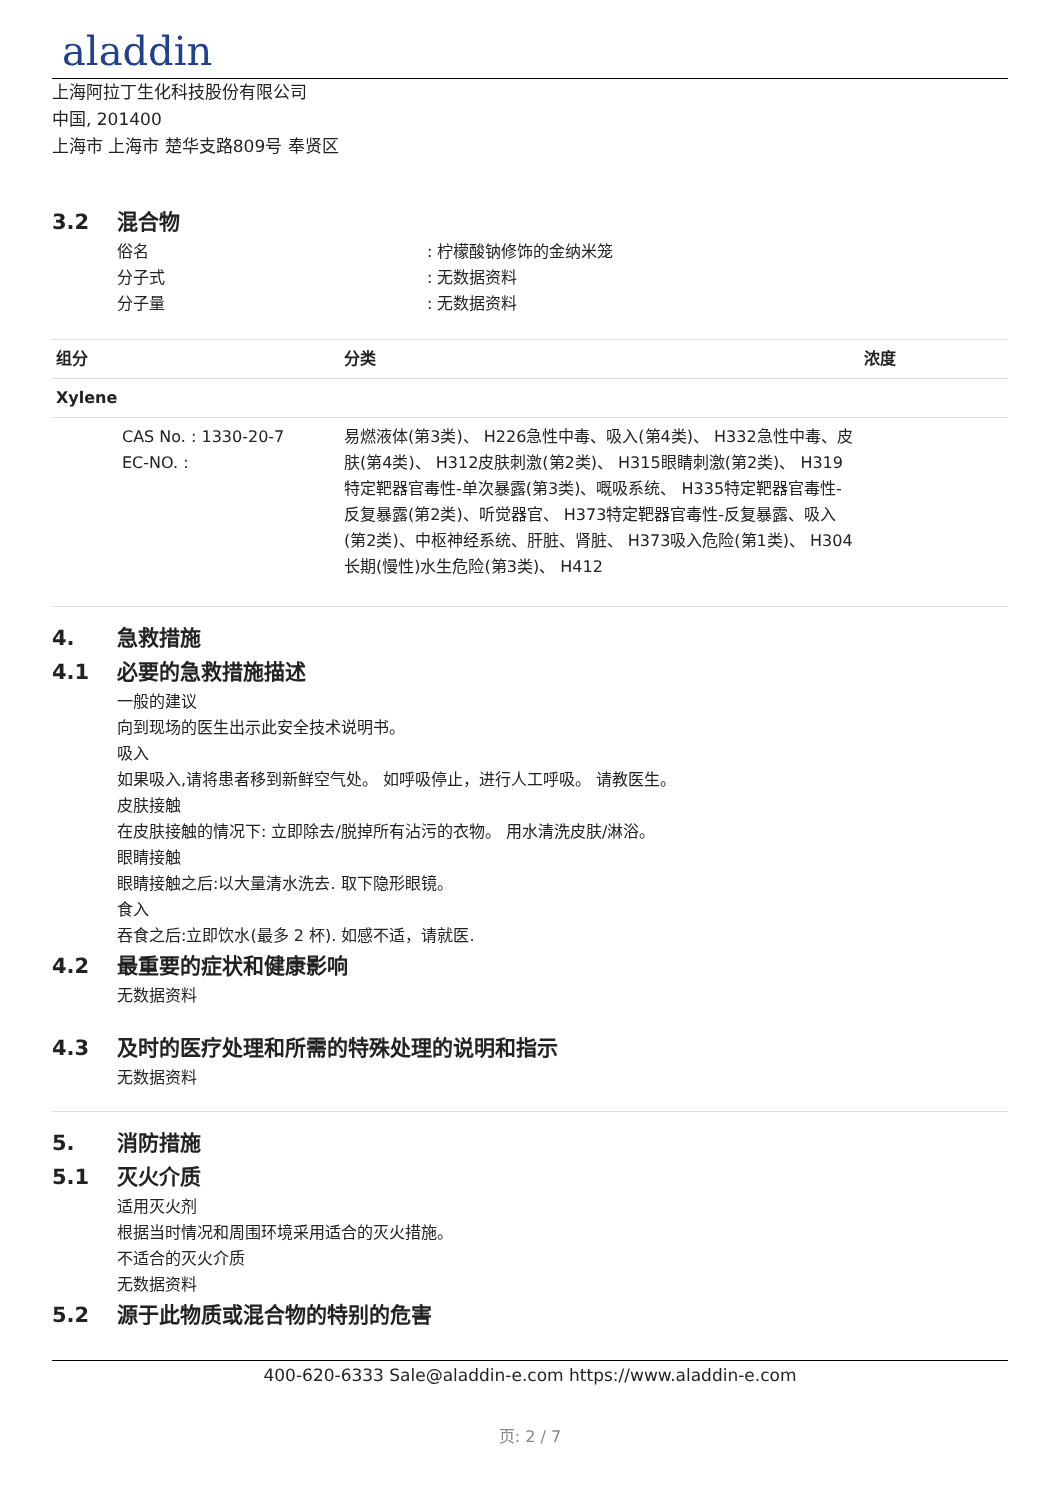aladdin
上海阿拉丁生化科技股份有限公司
中国, 201400
上海市 上海市 楚华支路809号 奉贤区
3.2 混合物
俗名 : 柠檬酸钠修饰的金纳米笼
分子式 : 无数据资料
分子量 : 无数据资料
| 组分 | 分类 | 浓度 |
| --- | --- | --- |
| Xylene | | |
| CAS No. : 1330-20-7 EC-NO. : | 易燃液体(第3类)、 H226急性中毒、吸入(第4类)、 H332急性中毒、皮肤(第4类)、 H312皮肤刺激(第2类)、 H315眼睛刺激(第2类)、 H319特定靶器官毒性-单次暴露(第3类)、嘅吸系统、 H335特定靶器官毒性-反复暴露(第2类)、听觉器官、 H373特定靶器官毒性-反复暴露、吸入(第2类)、中枢神经系统、肝脏、肾脏、 H373吸入危险(第1类)、 H304长期(慢性)水生危险(第3类)、 H412 | |
4. 急救措施
4.1 必要的急救措施描述
一般的建议
向到现场的医生出示此安全技术说明书。
吸入
如果吸入,请将患者移到新鲜空气处。 如呼吸停止，进行人工呼吸。 请教医生。
皮肤接触
在皮肤接触的情况下: 立即除去/脱掉所有沾污的衣物。 用水清洗皮肤/淋浴。
眼睛接触
眼睛接触之后:以大量清水洗去. 取下隐形眼镜。
食入
吞食之后:立即饮水(最多 2 杯). 如感不适，请就医.
4.2 最重要的症状和健康影响
无数据资料
4.3 及时的医疗处理和所需的特殊处理的说明和指示
无数据资料
5. 消防措施
5.1 灭火介质
适用灭火剂
根据当时情况和周围环境采用适合的灭火措施。
不适合的灭火介质
无数据资料
5.2 源于此物质或混合物的特别的危害
400-620-6333 Sale@aladdin-e.com https://www.aladdin-e.com
页: 2 / 7